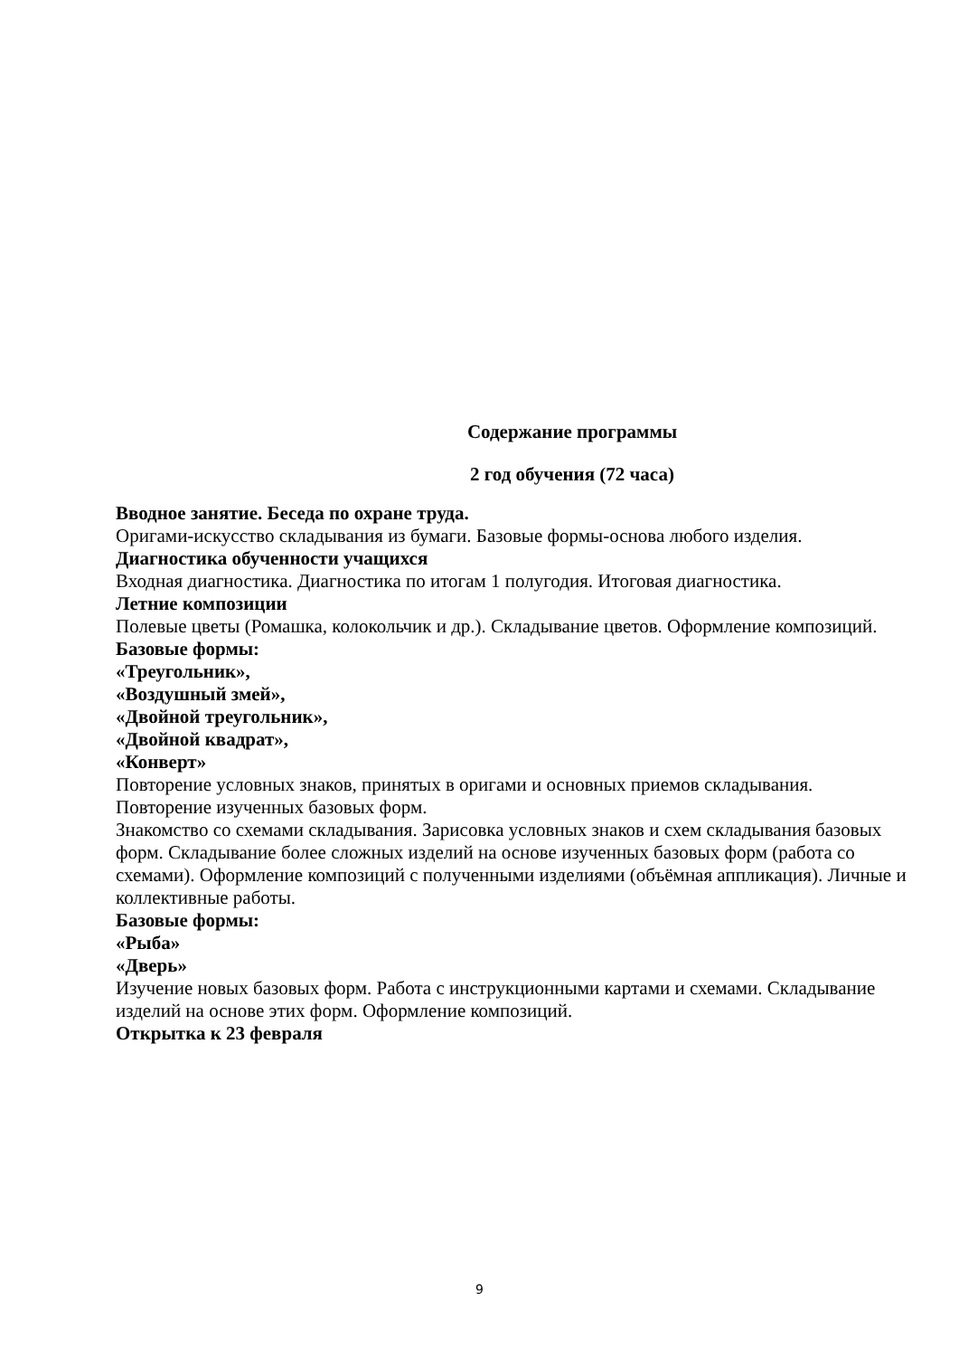Содержание программы
2 год обучения (72 часа)
Вводное занятие. Беседа по охране труда.
Оригами-искусство складывания из бумаги. Базовые формы-основа любого изделия.
Диагностика обученности учащихся
Входная диагностика. Диагностика по итогам 1 полугодия. Итоговая диагностика.
Летние композиции
Полевые цветы (Ромашка, колокольчик и др.). Складывание цветов. Оформление композиций.
Базовые формы:
«Треугольник»,
«Воздушный змей»,
«Двойной треугольник»,
«Двойной квадрат»,
«Конверт»
Повторение условных знаков, принятых в оригами и основных приемов складывания. Повторение изученных базовых форм.
Знакомство со схемами складывания. Зарисовка условных знаков и схем складывания базовых форм. Складывание более сложных изделий на основе изученных базовых форм (работа со схемами). Оформление композиций с полученными изделиями (объёмная аппликация). Личные и коллективные работы.
Базовые формы:
«Рыба»
«Дверь»
Изучение новых базовых форм. Работа с инструкционными картами и схемами. Складывание изделий на основе этих форм. Оформление композиций.
Открытка к 23 февраля
9